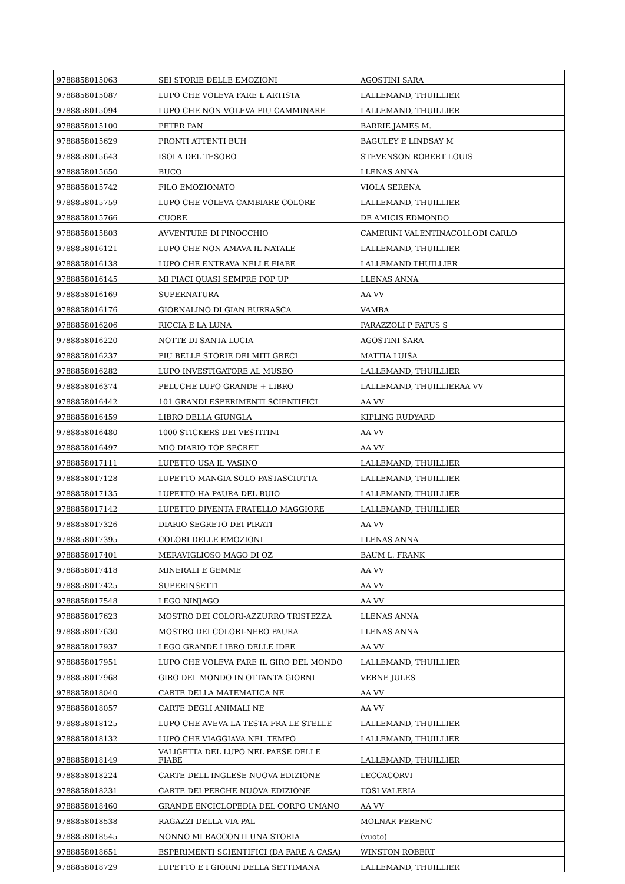| 9788858015063 | SEI STORIE DELLE EMOZIONI | AGOSTINI SARA |
| 9788858015087 | LUPO CHE VOLEVA FARE L ARTISTA | LALLEMAND, THUILLIER |
| 9788858015094 | LUPO CHE NON VOLEVA PIU CAMMINARE | LALLEMAND, THUILLIER |
| 9788858015100 | PETER PAN | BARRIE JAMES M. |
| 9788858015629 | PRONTI ATTENTI BUH | BAGULEY E LINDSAY M |
| 9788858015643 | ISOLA DEL TESORO | STEVENSON ROBERT LOUIS |
| 9788858015650 | BUCO | LLENAS ANNA |
| 9788858015742 | FILO EMOZIONATO | VIOLA SERENA |
| 9788858015759 | LUPO CHE VOLEVA CAMBIARE COLORE | LALLEMAND, THUILLIER |
| 9788858015766 | CUORE | DE AMICIS EDMONDO |
| 9788858015803 | AVVENTURE DI PINOCCHIO | CAMERINI VALENTINACOLLODI CARLO |
| 9788858016121 | LUPO CHE NON AMAVA IL NATALE | LALLEMAND, THUILLIER |
| 9788858016138 | LUPO CHE ENTRAVA NELLE FIABE | LALLEMAND THUILLIER |
| 9788858016145 | MI PIACI QUASI SEMPRE POP UP | LLENAS ANNA |
| 9788858016169 | SUPERNATURA | AA VV |
| 9788858016176 | GIORNALINO DI GIAN BURRASCA | VAMBA |
| 9788858016206 | RICCIA E LA LUNA | PARAZZOLI P FATUS S |
| 9788858016220 | NOTTE DI SANTA LUCIA | AGOSTINI SARA |
| 9788858016237 | PIU BELLE STORIE DEI MITI GRECI | MATTIA LUISA |
| 9788858016282 | LUPO INVESTIGATORE AL MUSEO | LALLEMAND, THUILLIER |
| 9788858016374 | PELUCHE LUPO GRANDE + LIBRO | LALLEMAND, THUILLIERAA VV |
| 9788858016442 | 101 GRANDI ESPERIMENTI SCIENTIFICI | AA VV |
| 9788858016459 | LIBRO DELLA GIUNGLA | KIPLING RUDYARD |
| 9788858016480 | 1000 STICKERS DEI VESTITINI | AA VV |
| 9788858016497 | MIO DIARIO TOP SECRET | AA VV |
| 9788858017111 | LUPETTO USA IL VASINO | LALLEMAND, THUILLIER |
| 9788858017128 | LUPETTO MANGIA SOLO PASTASCIUTTA | LALLEMAND, THUILLIER |
| 9788858017135 | LUPETTO HA PAURA DEL BUIO | LALLEMAND, THUILLIER |
| 9788858017142 | LUPETTO DIVENTA FRATELLO MAGGIORE | LALLEMAND, THUILLIER |
| 9788858017326 | DIARIO SEGRETO DEI PIRATI | AA VV |
| 9788858017395 | COLORI DELLE EMOZIONI | LLENAS ANNA |
| 9788858017401 | MERAVIGLIOSO MAGO DI OZ | BAUM L. FRANK |
| 9788858017418 | MINERALI E GEMME | AA VV |
| 9788858017425 | SUPERINSETTI | AA VV |
| 9788858017548 | LEGO NINJAGO | AA VV |
| 9788858017623 | MOSTRO DEI COLORI-AZZURRO TRISTEZZA | LLENAS ANNA |
| 9788858017630 | MOSTRO DEI COLORI-NERO PAURA | LLENAS ANNA |
| 9788858017937 | LEGO GRANDE LIBRO DELLE IDEE | AA VV |
| 9788858017951 | LUPO CHE VOLEVA FARE IL GIRO DEL MONDO | LALLEMAND, THUILLIER |
| 9788858017968 | GIRO DEL MONDO IN OTTANTA GIORNI | VERNE JULES |
| 9788858018040 | CARTE DELLA MATEMATICA NE | AA VV |
| 9788858018057 | CARTE DEGLI ANIMALI NE | AA VV |
| 9788858018125 | LUPO CHE AVEVA LA TESTA FRA LE STELLE | LALLEMAND, THUILLIER |
| 9788858018132 | LUPO CHE VIAGGIAVA NEL TEMPO | LALLEMAND, THUILLIER |
| 9788858018149 | VALIGETTA DEL LUPO NEL PAESE DELLE FIABE | LALLEMAND, THUILLIER |
| 9788858018224 | CARTE DELL INGLESE NUOVA EDIZIONE | LECCACORVI |
| 9788858018231 | CARTE DEI PERCHE NUOVA EDIZIONE | TOSI VALERIA |
| 9788858018460 | GRANDE ENCICLOPEDIA DEL CORPO UMANO | AA VV |
| 9788858018538 | RAGAZZI DELLA VIA PAL | MOLNAR FERENC |
| 9788858018545 | NONNO MI RACCONTI UNA STORIA | (vuoto) |
| 9788858018651 | ESPERIMENTI SCIENTIFICI (DA FARE A CASA) | WINSTON ROBERT |
| 9788858018729 | LUPETTO E I GIORNI DELLA SETTIMANA | LALLEMAND, THUILLIER |